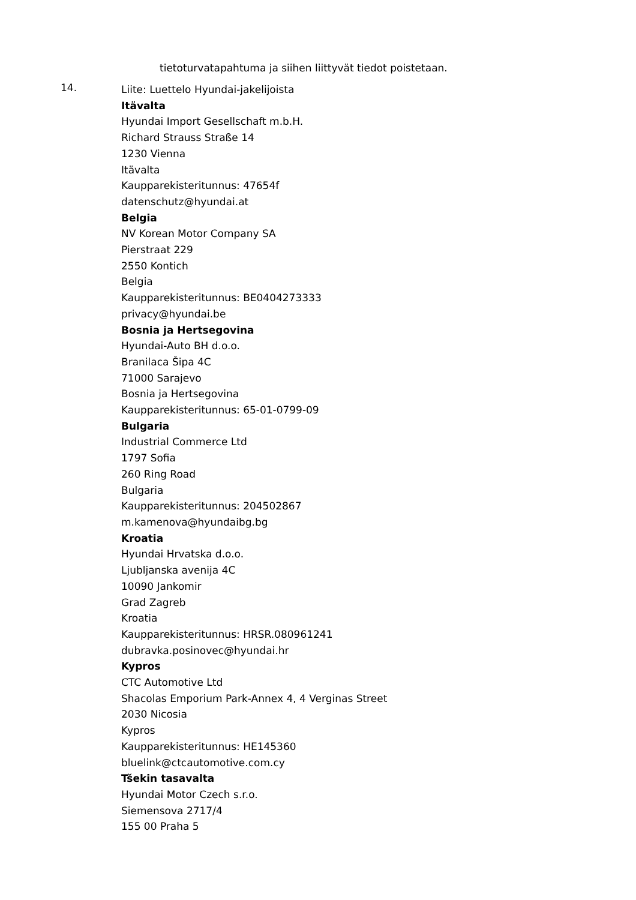tietoturvatapahtuma ja siihen liittyvät tiedot poistetaan.
14.
Liite: Luettelo Hyundai-jakelijoista
Itävalta
Hyundai Import Gesellschaft m.b.H.
Richard Strauss Straße 14
1230 Vienna
Itävalta
Kaupparekisteritunnus: 47654f
datenschutz@hyundai.at
Belgia
NV Korean Motor Company SA
Pierstraat 229
2550 Kontich
Belgia
Kaupparekisteritunnus: BE0404273333
privacy@hyundai.be
Bosnia ja Hertsegovina
Hyundai-Auto BH d.o.o.
Branilaca Šipa 4C
71000 Sarajevo
Bosnia ja Hertsegovina
Kaupparekisteritunnus: 65-01-0799-09
Bulgaria
Industrial Commerce Ltd
1797 Sofia
260 Ring Road
Bulgaria
Kaupparekisteritunnus: 204502867
m.kamenova@hyundaibg.bg
Kroatia
Hyundai Hrvatska d.o.o.
Ljubljanska avenija 4C
10090 Jankomir
Grad Zagreb
Kroatia
Kaupparekisteritunnus: HRSR.080961241
dubravka.posinovec@hyundai.hr
Kypros
CTC Automotive Ltd
Shacolas Emporium Park-Annex 4, 4 Verginas Street
2030 Nicosia
Kypros
Kaupparekisteritunnus: HE145360
bluelink@ctcautomotive.com.cy
Tšekin tasavalta
Hyundai Motor Czech s.r.o.
Siemensova 2717/4
155 00 Praha 5